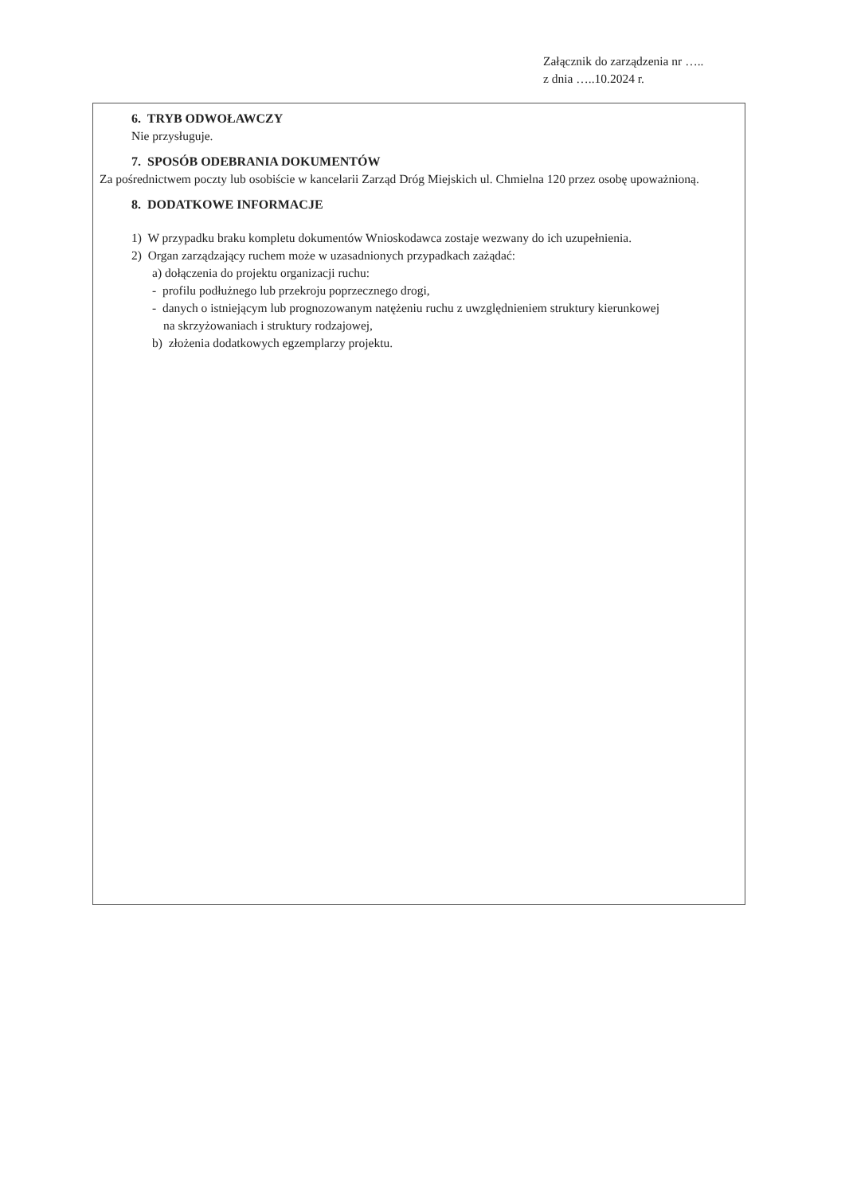Załącznik do zarządzenia nr …..
z dnia …..10.2024 r.
6. TRYB ODWOŁAWCZY
Nie przysługuje.
7. SPOSÓB ODEBRANIA DOKUMENTÓW
Za pośrednictwem poczty lub osobiście w kancelarii Zarząd Dróg Miejskich ul. Chmielna 120 przez osobę upoważnioną.
8. DODATKOWE INFORMACJE
1) W przypadku braku kompletu dokumentów Wnioskodawca zostaje wezwany do ich uzupełnienia.
2) Organ zarządzający ruchem może w uzasadnionych przypadkach zażądać:
a) dołączenia do projektu organizacji ruchu:
- profilu podłużnego lub przekroju poprzecznego drogi,
- danych o istniejącym lub prognozowanym natężeniu ruchu z uwzględnieniem struktury kierunkowej
na skrzyżowaniach i struktury rodzajowej,
b) złożenia dodatkowych egzemplarzy projektu.